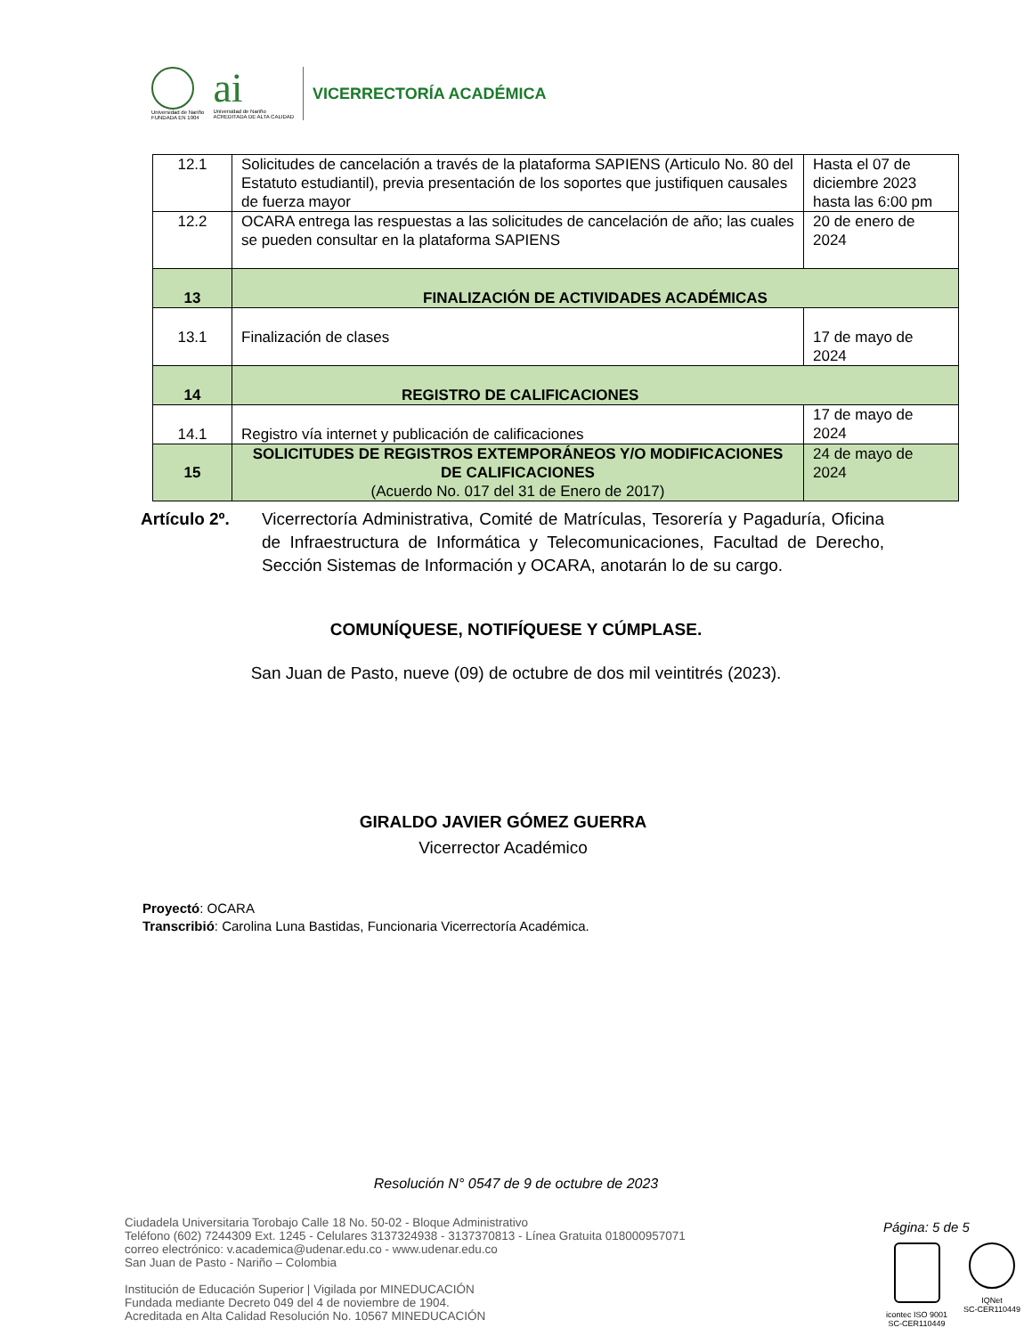Universidad de Nariño
FUNDADA EN 1904
ai
Universidad de Nariño
ACREDITADA DE ALTA CALIDAD
VICERRECTORÍA ACADÉMICA
| 12.1 | Solicitudes de cancelación a través de la plataforma SAPIENS (Articulo No. 80 del Estatuto estudiantil), previa presentación de los soportes que justifiquen causales de fuerza mayor | Hasta el 07 de diciembre 2023 hasta las 6:00 pm |
| 12.2 | OCARA entrega las respuestas a las solicitudes de cancelación de año; las cuales se pueden consultar en la plataforma SAPIENS | 20 de enero de 2024 |
| 13 | FINALIZACIÓN DE ACTIVIDADES ACADÉMICAS | |
| 13.1 | Finalización de clases | 17 de mayo de 2024 |
| 14 | REGISTRO DE CALIFICACIONES | |
| 14.1 | Registro vía internet y publicación de calificaciones | 17 de mayo de 2024 |
| 15 | SOLICITUDES DE REGISTROS EXTEMPORÁNEOS Y/O MODIFICACIONES DE CALIFICACIONES (Acuerdo No. 017 del 31 de Enero de 2017) | 24 de mayo de 2024 |
Artículo 2º.
Vicerrectoría Administrativa, Comité de Matrículas, Tesorería y Pagaduría, Oficina de Infraestructura de Informática y Telecomunicaciones, Facultad de Derecho, Sección Sistemas de Información y OCARA, anotarán lo de su cargo.
COMUNÍQUESE, NOTIFÍQUESE Y CÚMPLASE.
San Juan de Pasto, nueve (09) de octubre de dos mil veintitrés (2023).
GIRALDO JAVIER GÓMEZ GUERRA
Vicerrector Académico
Proyectó: OCARA
Transcribió: Carolina Luna Bastidas, Funcionaria Vicerrectoría Académica.
Resolución N° 0547 de 9 de octubre de 2023
Ciudadela Universitaria Torobajo Calle 18 No. 50-02 - Bloque Administrativo
Teléfono (602) 7244309 Ext. 1245 - Celulares 3137324938 - 3137370813 - Línea Gratuita 018000957071
correo electrónico: v.academica@udenar.edu.co - www.udenar.edu.co
San Juan de Pasto - Nariño – Colombia
Institución de Educación Superior | Vigilada por MINEDUCACIÓN
Fundada mediante Decreto 049 del 4 de noviembre de 1904.
Acreditada en Alta Calidad Resolución No. 10567 MINEDUCACIÓN
Página: 5 de 5
icontec ISO 9001
SC-CER110449
IQNet
SC-CER110449